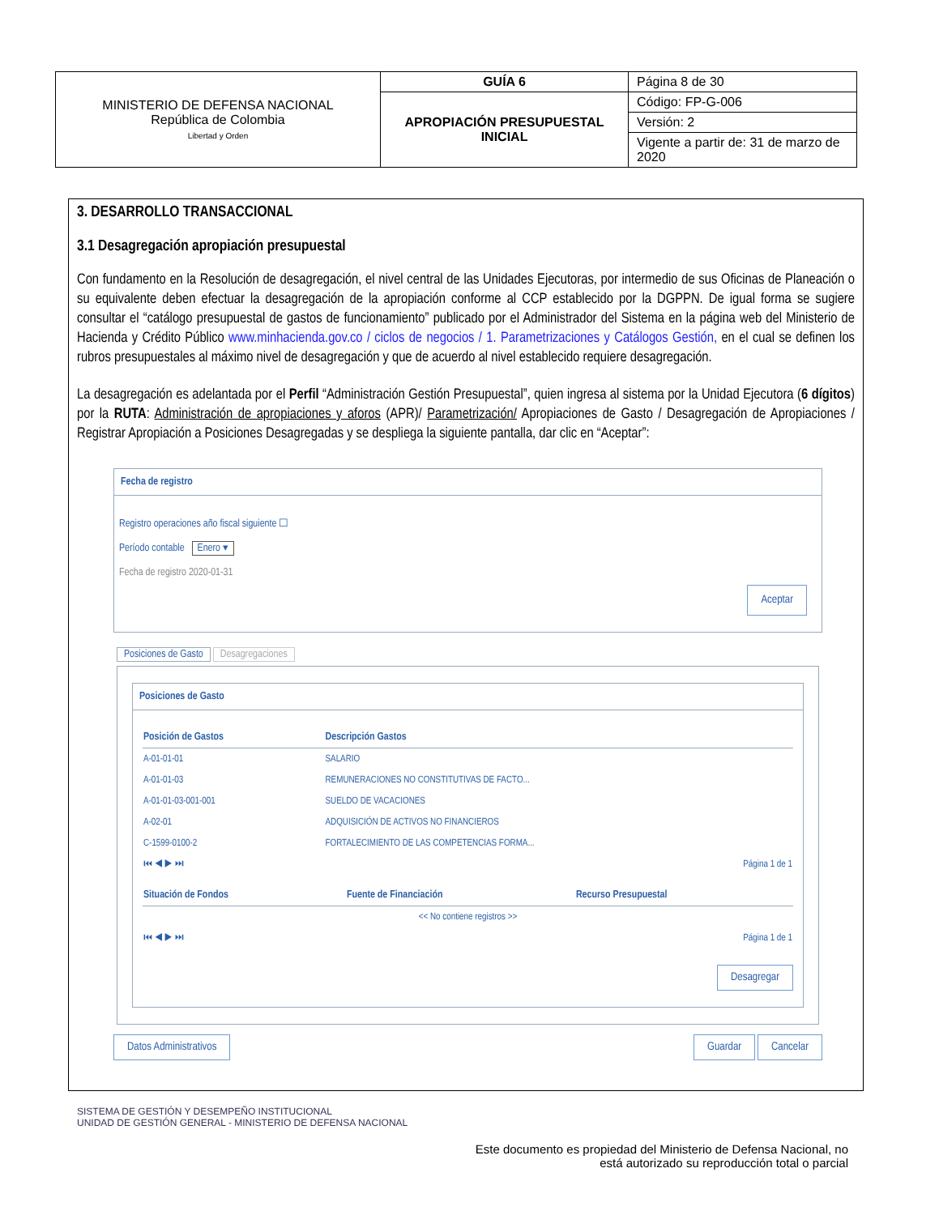| MINISTERIO DE DEFENSA NACIONAL República de Colombia Libertad y Orden | GUÍA 6 | Página 8 de 30 |
| | APROPIACIÓN PRESUPUESTAL INICIAL | Código: FP-G-006 |
| | | Versión: 2 |
| | | Vigente a partir de: 31 de marzo de 2020 |
3. DESARROLLO TRANSACCIONAL
3.1 Desagregación apropiación presupuestal
Con fundamento en la Resolución de desagregación, el nivel central de las Unidades Ejecutoras, por intermedio de sus Oficinas de Planeación o su equivalente deben efectuar la desagregación de la apropiación conforme al CCP establecido por la DGPPN. De igual forma se sugiere consultar el “catálogo presupuestal de gastos de funcionamiento” publicado por el Administrador del Sistema en la página web del Ministerio de Hacienda y Crédito Público www.minhacienda.gov.co / ciclos de negocios / 1. Parametrizaciones y Catálogos Gestión, en el cual se definen los rubros presupuestales al máximo nivel de desagregación y que de acuerdo al nivel establecido requiere desagregación.
La desagregación es adelantada por el Perfil “Administración Gestión Presupuestal”, quien ingresa al sistema por la Unidad Ejecutora (6 dígitos) por la RUTA: Administración de apropiaciones y aforos (APR)/ Parametrización/ Apropiaciones de Gasto / Desagregación de Apropiaciones / Registrar Apropiación a Posiciones Desagregadas y se despliega la siguiente pantalla, dar clic en “Aceptar”:
Fecha de registro
Registro operaciones año fiscal siguiente ☐
Período contable Enero ▾
Fecha de registro 2020-01-31
Aceptar
Posiciones de Gasto Desagregaciones
Posiciones de Gasto
| Posición de Gastos | Descripción Gastos |
| --- | --- |
| A-01-01-01 | SALARIO |
| A-01-01-03 | REMUNERACIONES NO CONSTITUTIVAS DE FACTO... |
| A-01-01-03-001-001 | SUELDO DE VACACIONES |
| A-02-01 | ADQUISICIÓN DE ACTIVOS NO FINANCIEROS |
| C-1599-0100-2 | FORTALECIMIENTO DE LAS COMPETENCIAS FORMA... |
| ⏮ ◀ ▶ ⏭ | Página 1 de 1 |
| Situación de Fondos | Fuente de Financiación | Recurso Presupuestal |
| --- | --- | --- |
| << No contiene registros >> | | |
| ⏮ ◀ ▶ ⏭ | | Página 1 de 1 |
Desagregar
Datos Administrativos Guardar Cancelar
SISTEMA DE GESTIÓN Y DESEMPEÑO INSTITUCIONAL
UNIDAD DE GESTIÓN GENERAL - MINISTERIO DE DEFENSA NACIONAL
Este documento es propiedad del Ministerio de Defensa Nacional, no
está autorizado su reproducción total o parcial